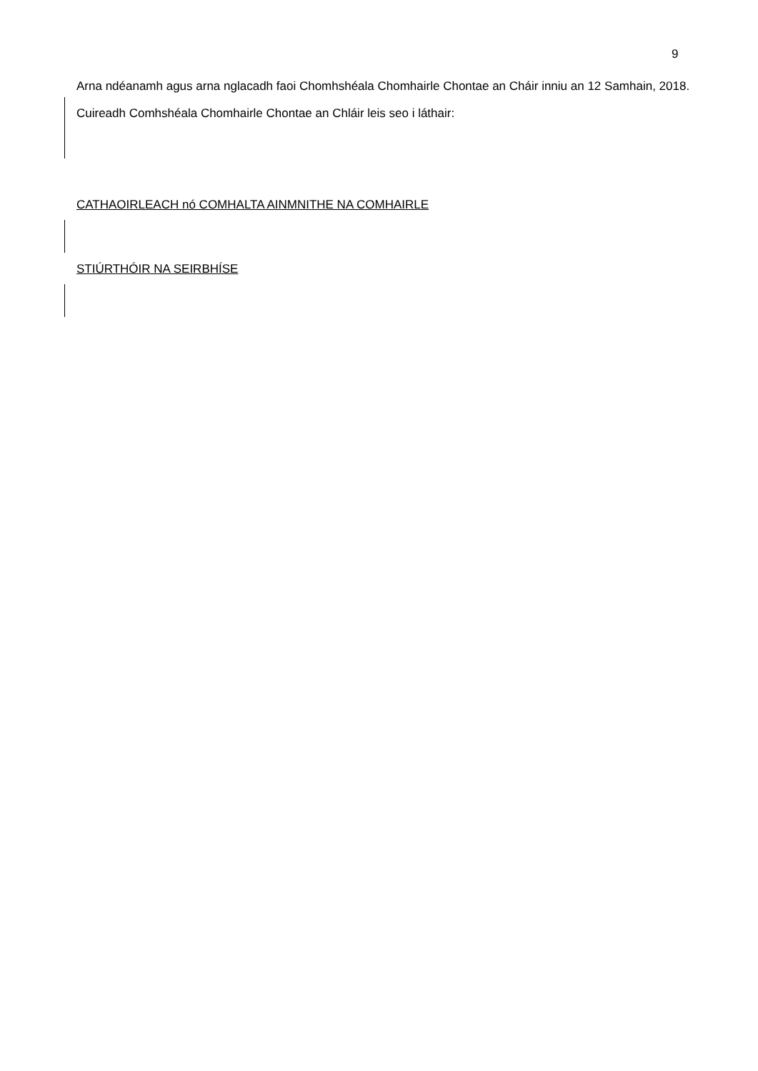9
Arna ndéanamh agus arna nglacadh faoi Chomhshéala Chomhairle Chontae an Cháir inniu an 12 Samhain, 2018.
Cuireadh Comhshéala Chomhairle Chontae an Chláir leis seo i láthair:
CATHAOIRLEACH nó COMHALTA AINMNITHE NA COMHAIRLE
STIÚRTHÓIR NA SEIRBHÍSE